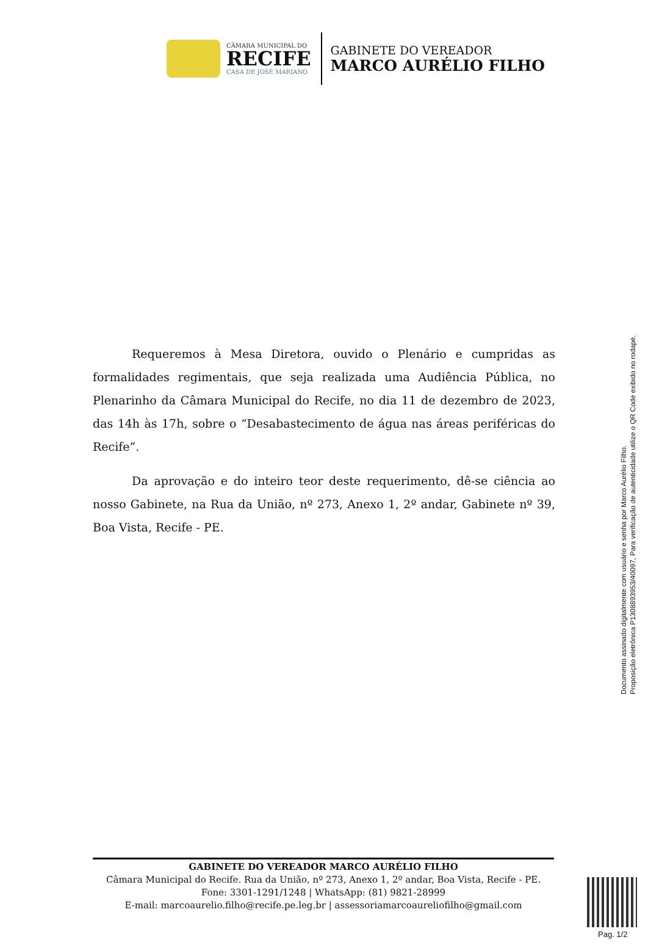CÂMARA MUNICIPAL DO
RECIFE
CASA DE JOSÉ MARIANO
GABINETE DO VEREADOR
MARCO AURÉLIO FILHO
Requeremos à Mesa Diretora, ouvido o Plenário e cumpridas as formalidades regimentais, que seja realizada uma Audiência Pública, no Plenarinho da Câmara Municipal do Recife, no dia 11 de dezembro de 2023, das 14h às 17h, sobre o “Desabastecimento de água nas áreas periféricas do Recife”.
Da aprovação e do inteiro teor deste requerimento, dê-se ciência ao nosso Gabinete, na Rua da União, nº 273, Anexo 1, 2º andar, Gabinete nº 39, Boa Vista, Recife - PE.
Documento assinado digitalmente com usuário e senha por Marco Aurélio Filho.
Proposição eletrônica P130889395​3/40097, Para verificação de autenticidade utilize o QR Code exibido no rodapé.
GABINETE DO VEREADOR MARCO AURÉLIO FILHO
Câmara Municipal do Recife. Rua da União, nº 273, Anexo 1, 2º andar, Boa Vista, Recife - PE.
Fone: 3301-1291/1248 | WhatsApp: (81) 9821-28999
E-mail: marcoaurelio.filho@recife.pe.leg.br | assessoriamarcoaureliofilho@gmail.com
Pag. 1/2